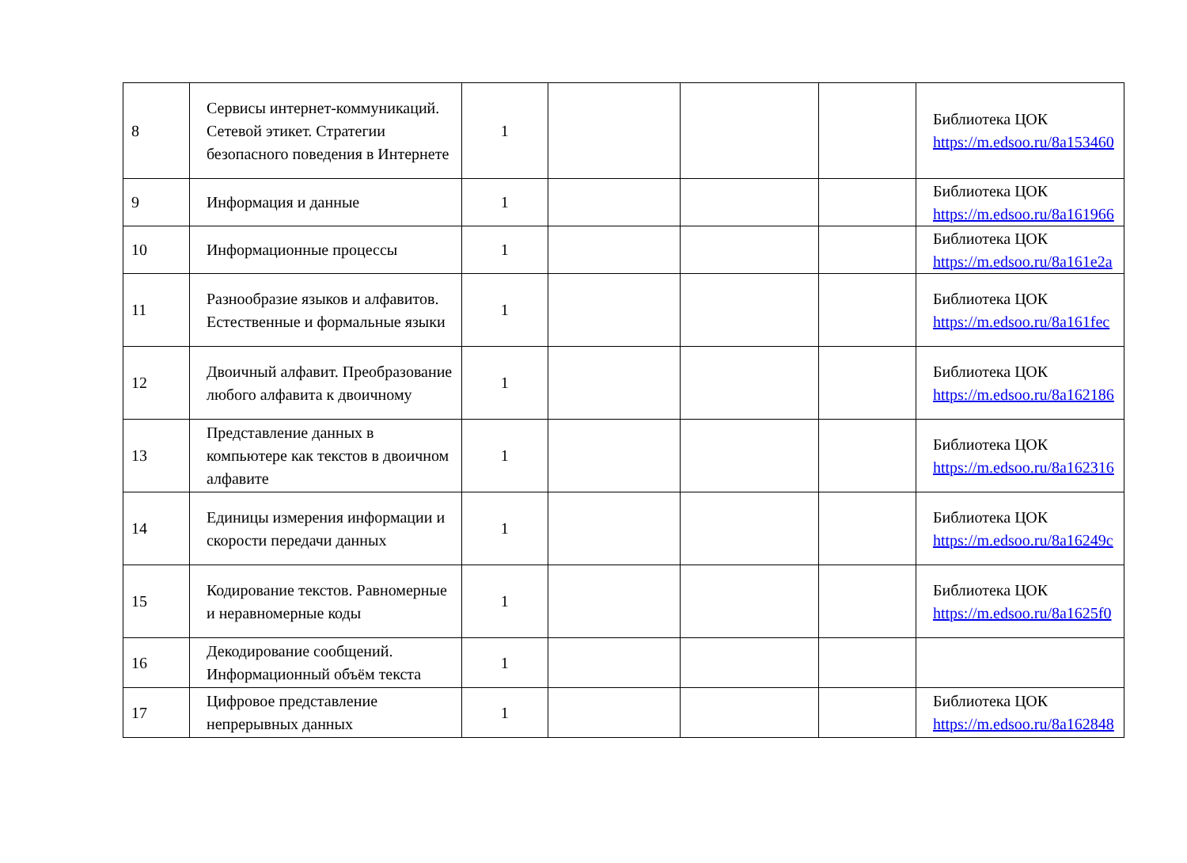| 8 | Сервисы интернет-коммуникаций. Сетевой этикет. Стратегии безопасного поведения в Интернете | 1 | | | | Библиотека ЦОК https://m.edsoo.ru/8a153460 |
| 9 | Информация и данные | 1 | | | | Библиотека ЦОК https://m.edsoo.ru/8a161966 |
| 10 | Информационные процессы | 1 | | | | Библиотека ЦОК https://m.edsoo.ru/8a161e2a |
| 11 | Разнообразие языков и алфавитов. Естественные и формальные языки | 1 | | | | Библиотека ЦОК https://m.edsoo.ru/8a161fec |
| 12 | Двоичный алфавит. Преобразование любого алфавита к двоичному | 1 | | | | Библиотека ЦОК https://m.edsoo.ru/8a162186 |
| 13 | Представление данных в компьютере как текстов в двоичном алфавите | 1 | | | | Библиотека ЦОК https://m.edsoo.ru/8a162316 |
| 14 | Единицы измерения информации и скорости передачи данных | 1 | | | | Библиотека ЦОК https://m.edsoo.ru/8a16249c |
| 15 | Кодирование текстов. Равномерные и неравномерные коды | 1 | | | | Библиотека ЦОК https://m.edsoo.ru/8a1625f0 |
| 16 | Декодирование сообщений. Информационный объём текста | 1 | | | | |
| 17 | Цифровое представление непрерывных данных | 1 | | | | Библиотека ЦОК https://m.edsoo.ru/8a162848 |